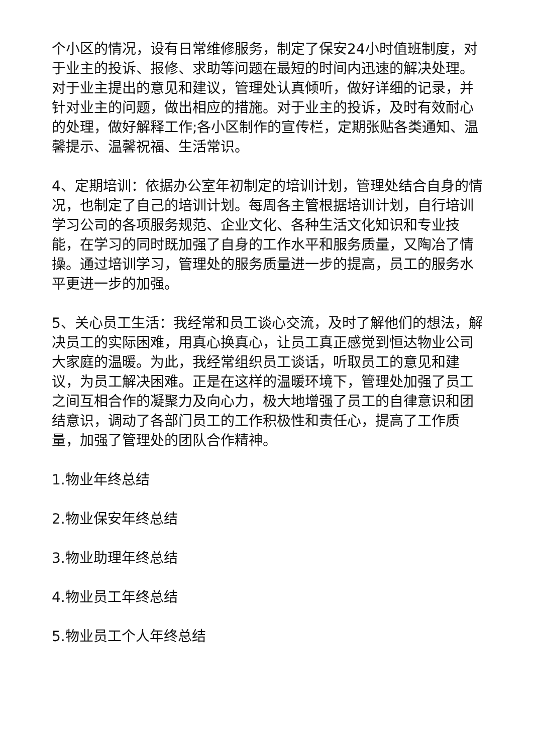个小区的情况，设有日常维修服务，制定了保安24小时值班制度，对于业主的投诉、报修、求助等问题在最短的时间内迅速的解决处理。对于业主提出的意见和建议，管理处认真倾听，做好详细的记录，并针对业主的问题，做出相应的措施。对于业主的投诉，及时有效耐心的处理，做好解释工作;各小区制作的宣传栏，定期张贴各类通知、温馨提示、温馨祝福、生活常识。
4、定期培训：依据办公室年初制定的培训计划，管理处结合自身的情况，也制定了自己的培训计划。每周各主管根据培训计划，自行培训学习公司的各项服务规范、企业文化、各种生活文化知识和专业技能，在学习的同时既加强了自身的工作水平和服务质量，又陶冶了情操。通过培训学习，管理处的服务质量进一步的提高，员工的服务水平更进一步的加强。
5、关心员工生活：我经常和员工谈心交流，及时了解他们的想法，解决员工的实际困难，用真心换真心，让员工真正感觉到恒达物业公司大家庭的温暖。为此，我经常组织员工谈话，听取员工的意见和建议，为员工解决困难。正是在这样的温暖环境下，管理处加强了员工之间互相合作的凝聚力及向心力，极大地增强了员工的自律意识和团结意识，调动了各部门员工的工作积极性和责任心，提高了工作质量，加强了管理处的团队合作精神。
1.物业年终总结
2.物业保安年终总结
3.物业助理年终总结
4.物业员工年终总结
5.物业员工个人年终总结